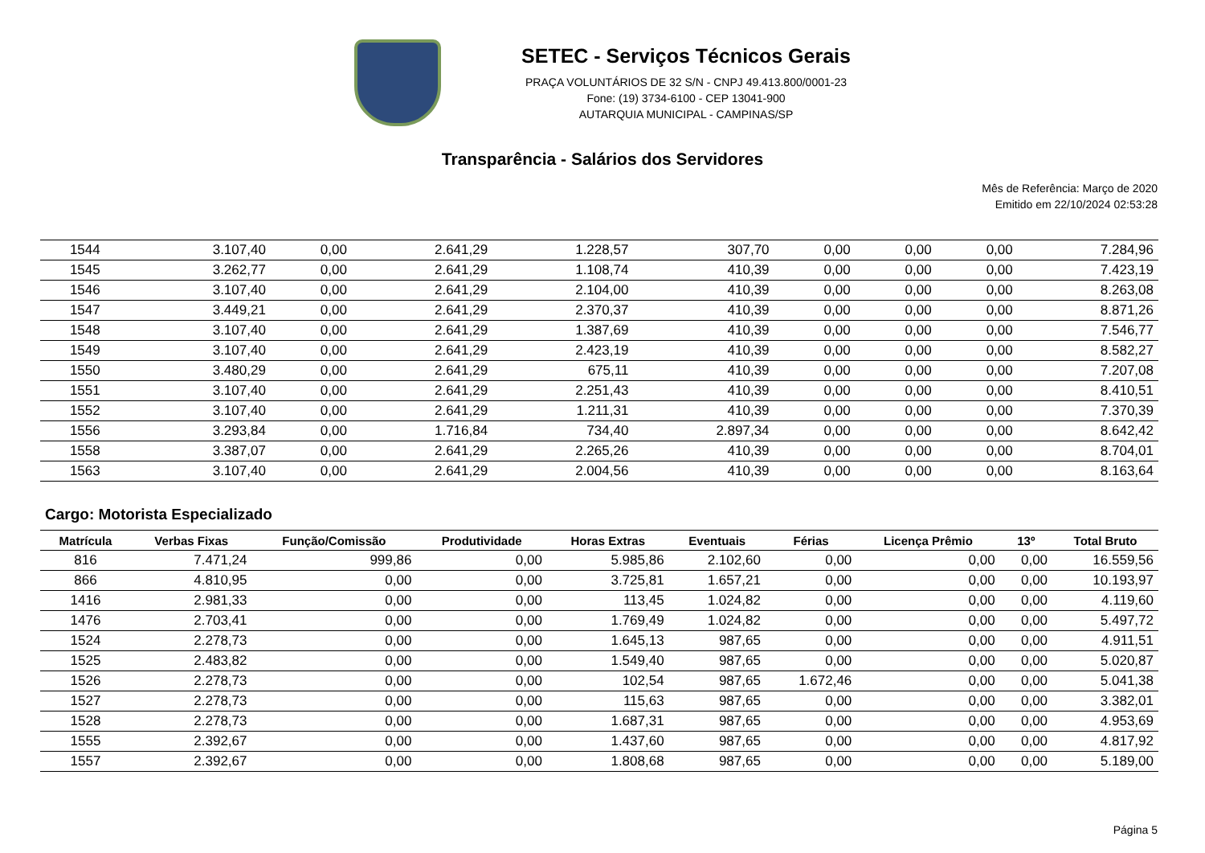SETEC - Serviços Técnicos Gerais
PRAÇA VOLUNTÁRIOS DE 32 S/N - CNPJ 49.413.800/0001-23
Fone: (19) 3734-6100 - CEP 13041-900
AUTARQUIA MUNICIPAL - CAMPINAS/SP
Transparência - Salários dos Servidores
Mês de Referência: Março de 2020
Emitido em 22/10/2024 02:53:28
| 1544 | 3.107,40 | 0,00 | 2.641,29 | 1.228,57 | 307,70 | 0,00 | 0,00 | 0,00 | 7.284,96 |
| 1545 | 3.262,77 | 0,00 | 2.641,29 | 1.108,74 | 410,39 | 0,00 | 0,00 | 0,00 | 7.423,19 |
| 1546 | 3.107,40 | 0,00 | 2.641,29 | 2.104,00 | 410,39 | 0,00 | 0,00 | 0,00 | 8.263,08 |
| 1547 | 3.449,21 | 0,00 | 2.641,29 | 2.370,37 | 410,39 | 0,00 | 0,00 | 0,00 | 8.871,26 |
| 1548 | 3.107,40 | 0,00 | 2.641,29 | 1.387,69 | 410,39 | 0,00 | 0,00 | 0,00 | 7.546,77 |
| 1549 | 3.107,40 | 0,00 | 2.641,29 | 2.423,19 | 410,39 | 0,00 | 0,00 | 0,00 | 8.582,27 |
| 1550 | 3.480,29 | 0,00 | 2.641,29 | 675,11 | 410,39 | 0,00 | 0,00 | 0,00 | 7.207,08 |
| 1551 | 3.107,40 | 0,00 | 2.641,29 | 2.251,43 | 410,39 | 0,00 | 0,00 | 0,00 | 8.410,51 |
| 1552 | 3.107,40 | 0,00 | 2.641,29 | 1.211,31 | 410,39 | 0,00 | 0,00 | 0,00 | 7.370,39 |
| 1556 | 3.293,84 | 0,00 | 1.716,84 | 734,40 | 2.897,34 | 0,00 | 0,00 | 0,00 | 8.642,42 |
| 1558 | 3.387,07 | 0,00 | 2.641,29 | 2.265,26 | 410,39 | 0,00 | 0,00 | 0,00 | 8.704,01 |
| 1563 | 3.107,40 | 0,00 | 2.641,29 | 2.004,56 | 410,39 | 0,00 | 0,00 | 0,00 | 8.163,64 |
Cargo: Motorista Especializado
| Matrícula | Verbas Fixas | Função/Comissão | Produtividade | Horas Extras | Eventuais | Férias | Licença Prêmio | 13º | Total Bruto |
| --- | --- | --- | --- | --- | --- | --- | --- | --- | --- |
| 816 | 7.471,24 | 999,86 | 0,00 | 5.985,86 | 2.102,60 | 0,00 | 0,00 | 0,00 | 16.559,56 |
| 866 | 4.810,95 | 0,00 | 0,00 | 3.725,81 | 1.657,21 | 0,00 | 0,00 | 0,00 | 10.193,97 |
| 1416 | 2.981,33 | 0,00 | 0,00 | 113,45 | 1.024,82 | 0,00 | 0,00 | 0,00 | 4.119,60 |
| 1476 | 2.703,41 | 0,00 | 0,00 | 1.769,49 | 1.024,82 | 0,00 | 0,00 | 0,00 | 5.497,72 |
| 1524 | 2.278,73 | 0,00 | 0,00 | 1.645,13 | 987,65 | 0,00 | 0,00 | 0,00 | 4.911,51 |
| 1525 | 2.483,82 | 0,00 | 0,00 | 1.549,40 | 987,65 | 0,00 | 0,00 | 0,00 | 5.020,87 |
| 1526 | 2.278,73 | 0,00 | 0,00 | 102,54 | 987,65 | 1.672,46 | 0,00 | 0,00 | 5.041,38 |
| 1527 | 2.278,73 | 0,00 | 0,00 | 115,63 | 987,65 | 0,00 | 0,00 | 0,00 | 3.382,01 |
| 1528 | 2.278,73 | 0,00 | 0,00 | 1.687,31 | 987,65 | 0,00 | 0,00 | 0,00 | 4.953,69 |
| 1555 | 2.392,67 | 0,00 | 0,00 | 1.437,60 | 987,65 | 0,00 | 0,00 | 0,00 | 4.817,92 |
| 1557 | 2.392,67 | 0,00 | 0,00 | 1.808,68 | 987,65 | 0,00 | 0,00 | 0,00 | 5.189,00 |
Página 5